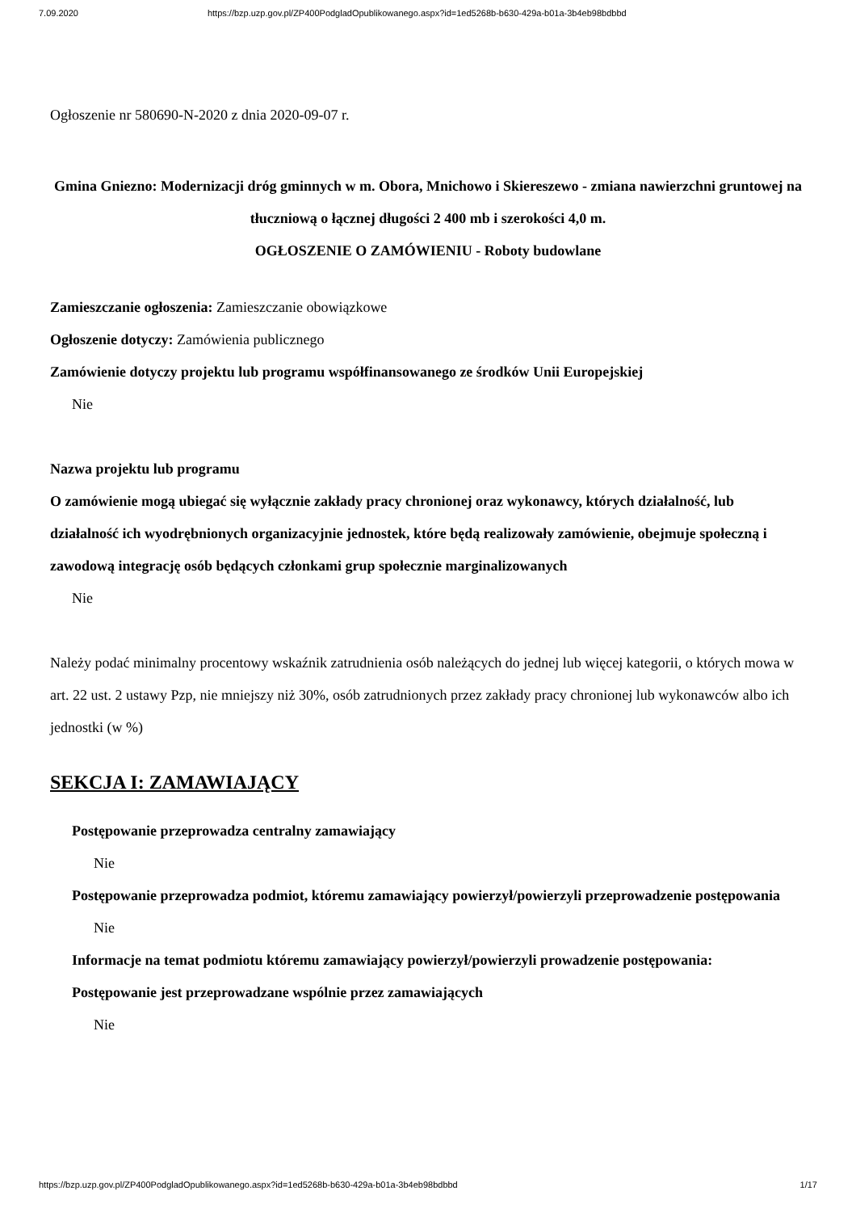7.09.2020 https://bzp.uzp.gov.pl/ZP400PodgladOpublikowanego.aspx?id=1ed5268b-b630-429a-b01a-3b4eb98bdbbd
Ogłoszenie nr 580690-N-2020 z dnia 2020-09-07 r.
Gmina Gniezno: Modernizacji dróg gminnych w m. Obora, Mnichowo i Skiereszewo - zmiana nawierzchni gruntowej na tłuczniową o łącznej długości 2 400 mb i szerokości 4,0 m.
OGŁOSZENIE O ZAMÓWIENIU - Roboty budowlane
Zamieszczanie ogłoszenia: Zamieszczanie obowiązkowe
Ogłoszenie dotyczy: Zamówienia publicznego
Zamówienie dotyczy projektu lub programu współfinansowanego ze środków Unii Europejskiej
Nie
Nazwa projektu lub programu
O zamówienie mogą ubiegać się wyłącznie zakłady pracy chronionej oraz wykonawcy, których działalność, lub działalność ich wyodrębnionych organizacyjnie jednostek, które będą realizowały zamówienie, obejmuje społeczną i zawodową integrację osób będących członkami grup społecznie marginalizowanych
Nie
Należy podać minimalny procentowy wskaźnik zatrudnienia osób należących do jednej lub więcej kategorii, o których mowa w art. 22 ust. 2 ustawy Pzp, nie mniejszy niż 30%, osób zatrudnionych przez zakłady pracy chronionej lub wykonawców albo ich jednostki (w %)
SEKCJA I: ZAMAWIAJĄCY
Postępowanie przeprowadza centralny zamawiający
Nie
Postępowanie przeprowadza podmiot, któremu zamawiający powierzył/powierzyli przeprowadzenie postępowania
Nie
Informacje na temat podmiotu któremu zamawiający powierzył/powierzyli prowadzenie postępowania:
Postępowanie jest przeprowadzane wspólnie przez zamawiających
Nie
https://bzp.uzp.gov.pl/ZP400PodgladOpublikowanego.aspx?id=1ed5268b-b630-429a-b01a-3b4eb98bdbbd 1/17